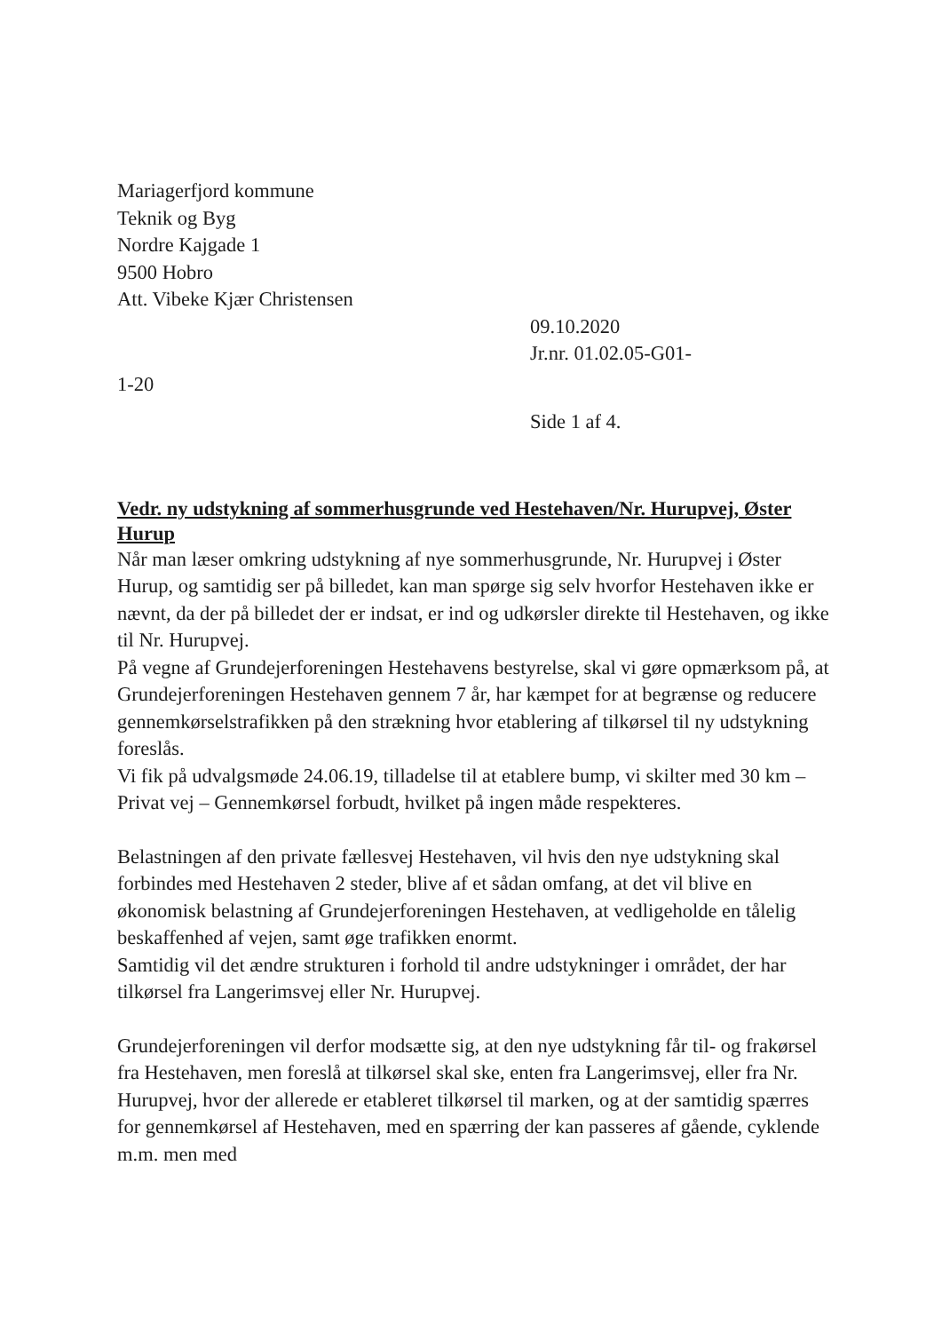Mariagerfjord kommune
Teknik og Byg
Nordre Kajgade 1
9500 Hobro
Att. Vibeke Kjær Christensen
09.10.2020
Jr.nr. 01.02.05-G01-
1-20
Side 1 af 4.
Vedr. ny udstykning af sommerhusgrunde ved Hestehaven/Nr. Hurupvej, Øster Hurup
Når man læser omkring udstykning af nye sommerhusgrunde, Nr. Hurupvej i Øster Hurup, og samtidig ser på billedet, kan man spørge sig selv hvorfor Hestehaven ikke er nævnt, da der på billedet der er indsat, er ind og udkørsler direkte til Hestehaven, og ikke til Nr. Hurupvej.
På vegne af Grundejerforeningen Hestehavens bestyrelse, skal vi gøre opmærksom på, at Grundejerforeningen Hestehaven gennem 7 år, har kæmpet for at begrænse og reducere gennemkørselstrafikken på den strækning hvor etablering af tilkørsel til ny udstykning foreslås.
Vi fik på udvalgsmøde 24.06.19, tilladelse til at etablere bump, vi skilter med 30 km – Privat vej – Gennemkørsel forbudt, hvilket på ingen måde respekteres.
Belastningen af den private fællesvej Hestehaven, vil hvis den nye udstykning skal forbindes med Hestehaven 2 steder, blive af et sådan omfang, at det vil blive en økonomisk belastning af Grundejerforeningen Hestehaven, at vedligeholde en tålelig beskaffenhed af vejen, samt øge trafikken enormt.
Samtidig vil det ændre strukturen i forhold til andre udstykninger i området, der har tilkørsel fra Langerimsvej eller Nr. Hurupvej.
Grundejerforeningen vil derfor modsætte sig, at den nye udstykning får til- og frakørsel fra Hestehaven, men foreslå at tilkørsel skal ske, enten fra Langerimsvej, eller fra Nr. Hurupvej, hvor der allerede er etableret tilkørsel til marken, og at der samtidig spærres for gennemkørsel af Hestehaven, med en spærring der kan passeres af gående, cyklende m.m. men med